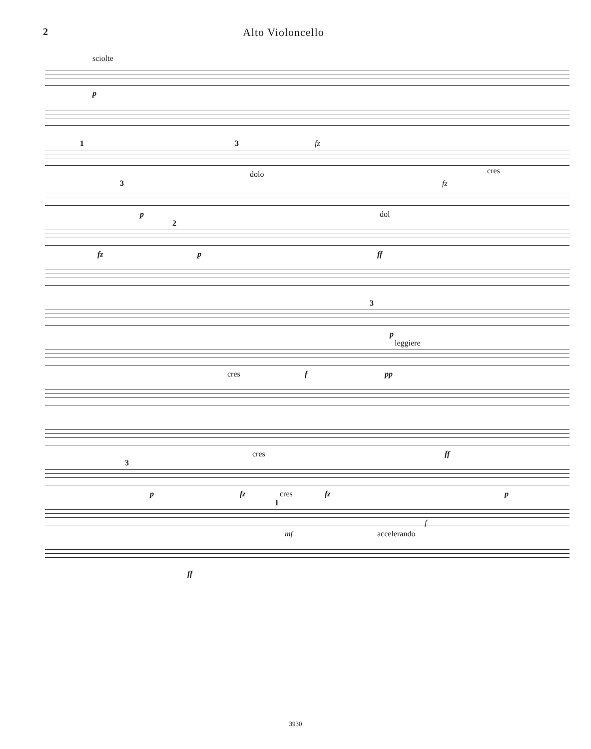2 Alto Violoncello
sciolte
p
1 3 fz
dolo cres
3 fz
p dol
2
fz p ff
3
p
leggiere
cres f pp
cres ff
3
p fz cres fz p
1
mf accelerando
f
ff
3930